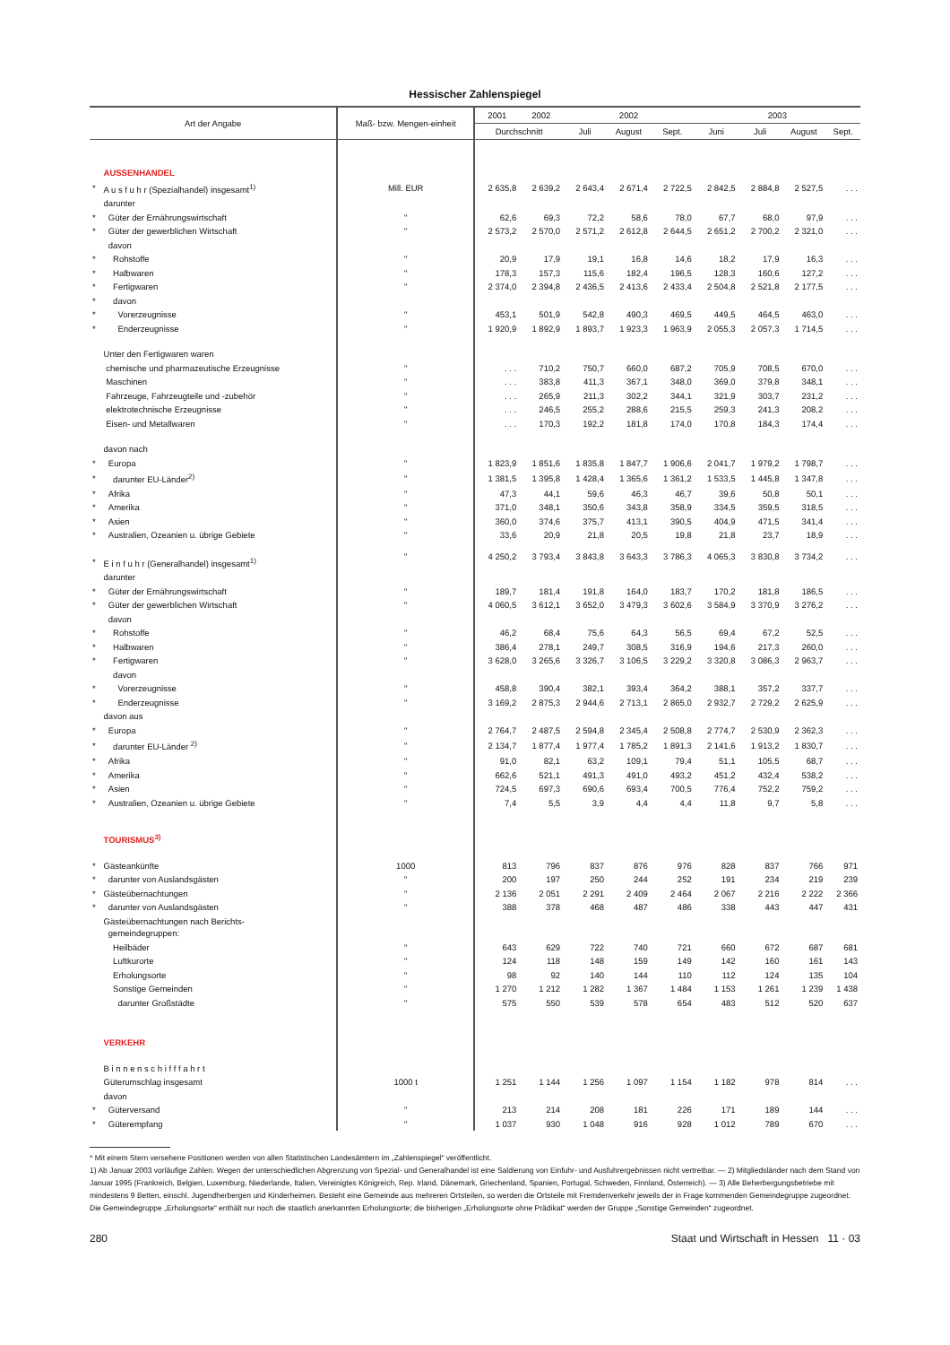Hessischer Zahlenspiegel
| Art der Angabe | | Maß- bzw. Mengen-einheit | 2001 | 2002 | 2002 | | | 2003 | | | |
| --- | --- | --- | --- | --- | --- | --- | --- | --- | --- | --- | --- |
| | | | Durchschnitt | | Juli | August | Sept. | Juni | Juli | August | Sept. |
| | AUSSENHANDEL | | | | | | | | | | |
| * | A u s f u h r (Spezialhandel) insgesamt<sup>1)</sup> | Mill. EUR | 2 635,8 | 2 639,2 | 2 643,4 | 2 671,4 | 2 722,5 | 2 842,5 | 2 884,8 | 2 527,5 | . . . |
| | darunter | | | | | | | | | | |
| * | Güter der Ernährungswirtschaft | " | 62,6 | 69,3 | 72,2 | 58,6 | 78,0 | 67,7 | 68,0 | 97,9 | . . . |
| * | Güter der gewerblichen Wirtschaft | " | 2 573,2 | 2 570,0 | 2 571,2 | 2 612,8 | 2 644,5 | 2 651,2 | 2 700,2 | 2 321,0 | . . . |
| | davon | | | | | | | | | | |
| * | Rohstoffe | " | 20,9 | 17,9 | 19,1 | 16,8 | 14,6 | 18,2 | 17,9 | 16,3 | . . . |
| * | Halbwaren | " | 178,3 | 157,3 | 115,6 | 182,4 | 196,5 | 128,3 | 160,6 | 127,2 | . . . |
| * | Fertigwaren | " | 2 374,0 | 2 394,8 | 2 436,5 | 2 413,6 | 2 433,4 | 2 504,8 | 2 521,8 | 2 177,5 | . . . |
| * | davon | | | | | | | | | | |
| * | Vorerzeugnisse | " | 453,1 | 501,9 | 542,8 | 490,3 | 469,5 | 449,5 | 464,5 | 463,0 | . . . |
| * | Enderzeugnisse | " | 1 920,9 | 1 892,9 | 1 893,7 | 1 923,3 | 1 963,9 | 2 055,3 | 2 057,3 | 1 714,5 | . . . |
| | Unter den Fertigwaren waren | | | | | | | | | | |
| | chemische und pharmazeutische Erzeugnisse | " | . . . | 710,2 | 750,7 | 660,0 | 687,2 | 705,9 | 708,5 | 670,0 | . . . |
| | Maschinen | " | . . . | 383,8 | 411,3 | 367,1 | 348,0 | 369,0 | 379,8 | 348,1 | . . . |
| | Fahrzeuge, Fahrzeugteile und -zubehör | " | . . . | 265,9 | 211,3 | 302,2 | 344,1 | 321,9 | 303,7 | 231,2 | . . . |
| | elektrotechnische Erzeugnisse | " | . . . | 246,5 | 255,2 | 288,6 | 215,5 | 259,3 | 241,3 | 208,2 | . . . |
| | Eisen- und Metallwaren | " | . . . | 170,3 | 192,2 | 181,8 | 174,0 | 170,8 | 184,3 | 174,4 | . . . |
| | davon nach | | | | | | | | | | |
| * | Europa | " | 1 823,9 | 1 851,6 | 1 835,8 | 1 847,7 | 1 906,6 | 2 041,7 | 1 979,2 | 1 798,7 | . . . |
| * | darunter EU-Länder<sup>2)</sup> | " | 1 381,5 | 1 395,8 | 1 428,4 | 1 365,6 | 1 361,2 | 1 533,5 | 1 445,8 | 1 347,8 | . . . |
| * | Afrika | " | 47,3 | 44,1 | 59,6 | 46,3 | 46,7 | 39,6 | 50,8 | 50,1 | . . . |
| * | Amerika | " | 371,0 | 348,1 | 350,6 | 343,8 | 358,9 | 334,5 | 359,5 | 318,5 | . . . |
| * | Asien | " | 360,0 | 374,6 | 375,7 | 413,1 | 390,5 | 404,9 | 471,5 | 341,4 | . . . |
| * | Australien, Ozeanien u. übrige Gebiete | " | 33,6 | 20,9 | 21,8 | 20,5 | 19,8 | 21,8 | 23,7 | 18,9 | . . . |
| * | E i n f u h r (Generalhandel) insgesamt<sup>1)</sup> | " | 4 250,2 | 3 793,4 | 3 843,8 | 3 643,3 | 3 786,3 | 4 065,3 | 3 830,8 | 3 734,2 | . . . |
| | darunter | | | | | | | | | | |
| * | Güter der Ernährungswirtschaft | " | 189,7 | 181,4 | 191,8 | 164,0 | 183,7 | 170,2 | 181,8 | 186,5 | . . . |
| * | Güter der gewerblichen Wirtschaft | " | 4 060,5 | 3 612,1 | 3 652,0 | 3 479,3 | 3 602,6 | 3 584,9 | 3 370,9 | 3 276,2 | . . . |
| | davon | | | | | | | | | | |
| * | Rohstoffe | " | 46,2 | 68,4 | 75,6 | 64,3 | 56,5 | 69,4 | 67,2 | 52,5 | . . . |
| * | Halbwaren | " | 386,4 | 278,1 | 249,7 | 308,5 | 316,9 | 194,6 | 217,3 | 260,0 | . . . |
| * | Fertigwaren | " | 3 628,0 | 3 265,6 | 3 326,7 | 3 106,5 | 3 229,2 | 3 320,8 | 3 086,3 | 2 963,7 | . . . |
| | davon | | | | | | | | | | |
| * | Vorerzeugnisse | " | 458,8 | 390,4 | 382,1 | 393,4 | 364,2 | 388,1 | 357,2 | 337,7 | . . . |
| * | Enderzeugnisse | " | 3 169,2 | 2 875,3 | 2 944,6 | 2 713,1 | 2 865,0 | 2 932,7 | 2 729,2 | 2 625,9 | . . . |
| | davon aus | | | | | | | | | | |
| * | Europa | " | 2 764,7 | 2 487,5 | 2 594,8 | 2 345,4 | 2 508,8 | 2 774,7 | 2 530,9 | 2 362,3 | . . . |
| * | darunter EU-Länder <sup>2)</sup> | " | 2 134,7 | 1 877,4 | 1 977,4 | 1 785,2 | 1 891,3 | 2 141,6 | 1 913,2 | 1 830,7 | . . . |
| * | Afrika | " | 91,0 | 82,1 | 63,2 | 109,1 | 79,4 | 51,1 | 105,5 | 68,7 | . . . |
| * | Amerika | " | 662,6 | 521,1 | 491,3 | 491,0 | 493,2 | 451,2 | 432,4 | 538,2 | . . . |
| * | Asien | " | 724,5 | 697,3 | 690,6 | 693,4 | 700,5 | 776,4 | 752,2 | 759,2 | . . . |
| * | Australien, Ozeanien u. übrige Gebiete | " | 7,4 | 5,5 | 3,9 | 4,4 | 4,4 | 11,8 | 9,7 | 5,8 | . . . |
| | TOURISMUS<sup>3)</sup> | | | | | | | | | | |
| * | Gästeankünfte | 1000 | 813 | 796 | 837 | 876 | 976 | 828 | 837 | 766 | 971 |
| * | darunter von Auslandsgästen | " | 200 | 197 | 250 | 244 | 252 | 191 | 234 | 219 | 239 |
| * | Gästeübernachtungen | " | 2 136 | 2 051 | 2 291 | 2 409 | 2 464 | 2 067 | 2 216 | 2 222 | 2 366 |
| * | darunter von Auslandsgästen | " | 388 | 378 | 468 | 487 | 486 | 338 | 443 | 447 | 431 |
| | Gästeübernachtungen nach Berichts- gemeindegruppen: | | | | | | | | | | |
| | Heilbäder | " | 643 | 629 | 722 | 740 | 721 | 660 | 672 | 687 | 681 |
| | Luftkurorte | " | 124 | 118 | 148 | 159 | 149 | 142 | 160 | 161 | 143 |
| | Erholungsorte | " | 98 | 92 | 140 | 144 | 110 | 112 | 124 | 135 | 104 |
| | Sonstige Gemeinden | " | 1 270 | 1 212 | 1 282 | 1 367 | 1 484 | 1 153 | 1 261 | 1 239 | 1 438 |
| | darunter Großstädte | " | 575 | 550 | 539 | 578 | 654 | 483 | 512 | 520 | 637 |
| | VERKEHR | | | | | | | | | | |
| | B i n n e n s c h i f f f a h r t | | | | | | | | | | |
| | Güterumschlag insgesamt | 1000 t | 1 251 | 1 144 | 1 256 | 1 097 | 1 154 | 1 182 | 978 | 814 | . . . |
| | davon | | | | | | | | | | |
| * | Güterversand | " | 213 | 214 | 208 | 181 | 226 | 171 | 189 | 144 | . . . |
| * | Güterempfang | " | 1 037 | 930 | 1 048 | 916 | 928 | 1 012 | 789 | 670 | . . . |
* Mit einem Stern versehene Positionen werden von allen Statistischen Landesämtern im „Zahlenspiegel“ veröffentlicht.
1) Ab Januar 2003 vorläufige Zahlen. Wegen der unterschiedlichen Abgrenzung von Spezial- und Generalhandel ist eine Saldierung von Einfuhr- und Ausfuhrergebnissen nicht vertretbar. — 2) Mitgliedsländer nach dem Stand von Januar 1995 (Frankreich, Belgien, Luxemburg, Niederlande, Italien, Vereinigtes Königreich, Rep. Irland, Dänemark, Griechenland, Spanien, Portugal, Schweden, Finnland, Österreich). — 3) Alle Beherbergungsbetriebe mit mindestens 9 Betten, einschl. Jugendherbergen und Kinderheimen. Besteht eine Gemeinde aus mehreren Ortsteilen, so werden die Ortsteile mit Fremdenverkehr jeweils der in Frage kommenden Gemeindegruppe zugeordnet. Die Gemeindegruppe „Erholungsorte“ enthält nur noch die staatlich anerkannten Erholungsorte; die bisherigen „Erholungsorte ohne Prädikat“ werden der Gruppe „Sonstige Gemeinden“ zugeordnet.
280 Staat und Wirtschaft in Hessen 11 · 03